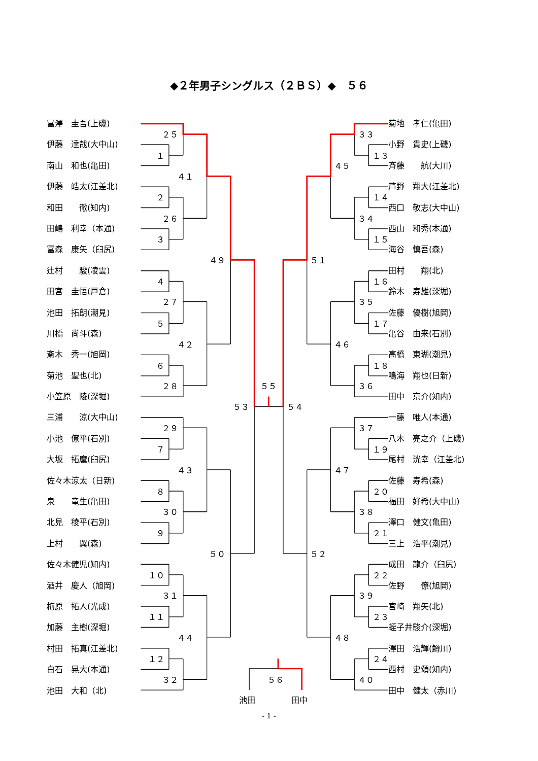◆２年男子シングルス（２ＢＳ）◆　５６
冨澤　圭吾(上磯)
伊藤　達哉(大中山)
南山　和也(亀田)
伊藤　皓太(江差北)
和田　　徹(知内)
田嶋　利幸（本通)
冨森　康矢（臼尻)
辻村　　駿(凌雲)
田宮　圭悟(戸倉)
池田　拓朗(潮見)
川橋　尚斗(森)
斎木　秀一(旭岡)
菊池　聖也(北)
小笠原　陵(深堀)
三浦　　涼(大中山)
小池　僚平(石別)
大坂　拓麿(臼尻)
佐々木涼太（日新)
泉　　竜生(亀田)
北見　稜平(石別)
上村　　翼(森)
佐々木健児(知内)
酒井　慶人（旭岡)
梅原　拓人(光成)
加藤　主樹(深堀)
村田　拓真(江差北)
白石　晃大(本通)
池田　大和（北)
２５
１
４１
２
２６
３
４９
４
２７
５
４２
６
２８
５３
２９
７
４３
８
３０
９
５０
１０
３１
１１
４４
１２
３２
５５
３３
１３
４５
１４
３４
１５
５１
１６
３５
１７
４６
１８
３６
５４
３７
１９
４７
２０
３８
２１
５２
２２
３９
２３
４８
２４
４０
５６
池田
田中
菊地　孝仁(亀田)
小野　貴史(上磯)
斉藤　　航(大川)
芦野　翔大(江差北)
西口　敬志(大中山)
西山　和秀(本通)
海谷　慎吾(森)
田村　　翔(北)
鈴木　寿雄(深堀)
佐藤　優樹(旭岡)
亀谷　由来(石別)
高橋　東瑚(潮見)
鳴海　翔也(日新)
田中　京介(知内)
一藤　唯人(本通)
八木　亮之介（上磯)
尾村　洸幸（江差北)
佐藤　寿希(森)
福田　好希(大中山)
澤口　健文(亀田)
三上　浩平(潮見)
成田　龍介（臼尻)
佐野　　僚(旭岡)
宮崎　翔矢(北)
蛭子井駿介(深堀)
澤田　浩輝(鱒川)
西村　史頌(知内)
田中　健太（赤川)
- 1 -